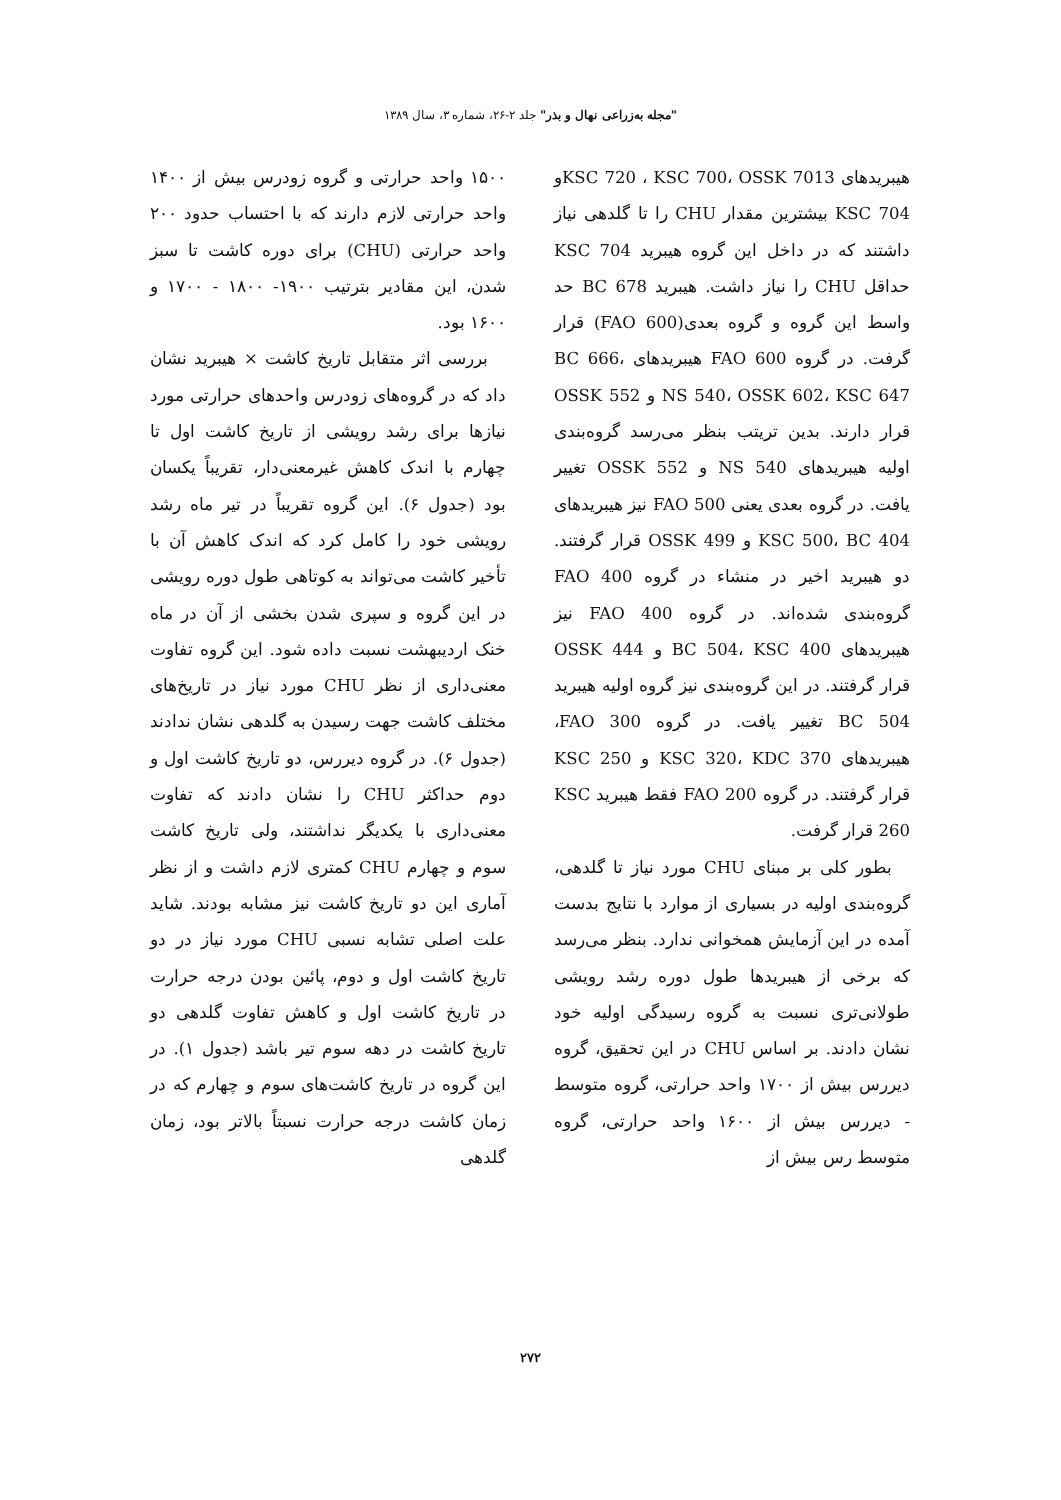"مجله به‌زراعی نهال و بذر" جلد ۲-۲۶، شماره ۳، سال ۱۳۸۹
هیبریدهای KSC 720 ، KSC 700، OSSK 7013و KSC 704 بیشترین مقدار CHU را تا گلدهی نیاز داشتند که در داخل این گروه هیبرید KSC 704 حداقل CHU را نیاز داشت. هیبرید BC 678 حد واسط این گروه و گروه بعدی(FAO 600) قرار گرفت. در گروه FAO 600 هیبریدهای BC 666، NS 540، OSSK 602، KSC 647 و OSSK 552 قرار دارند. بدین تریتب بنظر می‌رسد گروه‌بندی اولیه هیبریدهای NS 540 و OSSK 552 تغییر یافت. در گروه بعدی یعنی FAO 500 نیز هیبریدهای KSC 500، BC 404 و OSSK 499 قرار گرفتند. دو هیبرید اخیر در منشاء در گروه FAO 400 گروه‌بندی شده‌اند. در گروه FAO 400 نیز هیبریدهای BC 504، KSC 400 و OSSK 444 قرار گرفتند. در این گروه‌بندی نیز گروه اولیه هیبرید BC 504 تغییر یافت. در گروه FAO 300، هیبریدهای KSC 320، KDC 370 و KSC 250 قرار گرفتند. در گروه FAO 200 فقط هیبرید KSC 260 قرار گرفت.
بطور کلی بر مبنای CHU مورد نیاز تا گلدهی، گروه‌بندی اولیه در بسیاری از موارد با نتایج بدست آمده در این آزمایش همخوانی ندارد. بنظر می‌رسد که برخی از هیبریدها طول دوره رشد رویشی طولانی‌تری نسبت به گروه رسیدگی اولیه خود نشان دادند. بر اساس CHU در این تحقیق، گروه دیررس بیش از ۱۷۰۰ واحد حرارتی، گروه متوسط - دیررس بیش از ۱۶۰۰ واحد حرارتی، گروه متوسط رس بیش از
۱۵۰۰ واحد حرارتی و گروه زودرس بیش از ۱۴۰۰ واحد حرارتی لازم دارند که با احتساب حدود ۲۰۰ واحد حرارتی (CHU) برای دوره کاشت تا سبز شدن، این مقادیر بترتیب ۱۹۰۰- ۱۸۰۰ - ۱۷۰۰ و ۱۶۰۰ بود.
بررسی اثر متقابل تاریخ کاشت × هیبرید نشان داد که در گروه‌های زودرس واحدهای حرارتی مورد نیازها برای رشد رویشی از تاریخ کاشت اول تا چهارم با اندک کاهش غیرمعنی‌دار، تقریباً یکسان بود (جدول ۶). این گروه تقریباً در تیر ماه رشد رویشی خود را کامل کرد که اندک کاهش آن با تأخیر کاشت می‌تواند به کوتاهی طول دوره رویشی در این گروه و سپری شدن بخشی از آن در ماه خنک اردیبهشت نسبت داده شود. این گروه تفاوت معنی‌داری از نظر CHU مورد نیاز در تاریخ‌های مختلف کاشت جهت رسیدن به گلدهی نشان ندادند (جدول ۶). در گروه دیررس، دو تاریخ کاشت اول و دوم حداکثر CHU را نشان دادند که تفاوت معنی‌داری با یکدیگر نداشتند، ولی تاریخ کاشت سوم و چهارم CHU کمتری لازم داشت و از نظر آماری این دو تاریخ کاشت نیز مشابه بودند. شاید علت اصلی تشابه نسبی CHU مورد نیاز در دو تاریخ کاشت اول و دوم، پائین بودن درجه حرارت در تاریخ کاشت اول و کاهش تفاوت گلدهی دو تاریخ کاشت در دهه سوم تیر باشد (جدول ۱). در این گروه در تاریخ کاشت‌های سوم و چهارم که در زمان کاشت درجه حرارت نسبتاً بالاتر بود، زمان گلدهی
۲۷۲